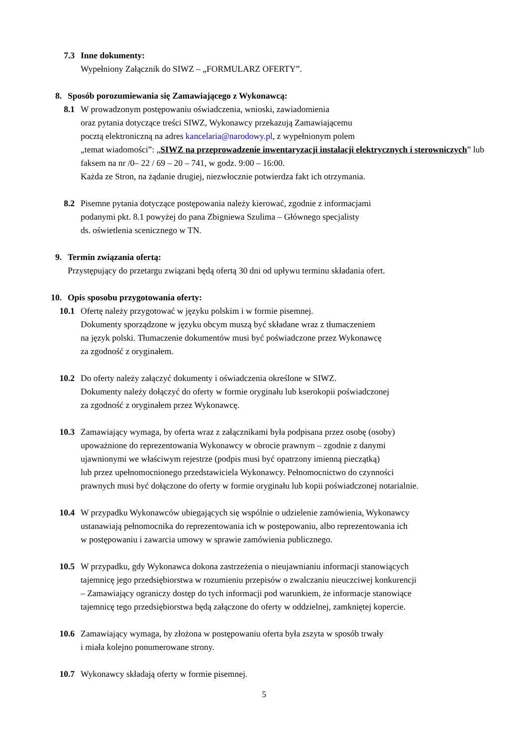7.3 Inne dokumenty:
Wypełniony Załącznik do SIWZ – „FORMULARZ OFERTY”.
8. Sposób porozumiewania się Zamawiającego z Wykonawcą:
8.1 W prowadzonym postępowaniu oświadczenia, wnioski, zawiadomienia
oraz pytania dotyczące treści SIWZ, Wykonawcy przekazują Zamawiającemu
pocztą elektroniczną na adres kancelaria@narodowy.pl, z wypełnionym polem
„temat wiadomości”: „SIWZ na przeprowadzenie inwentaryzacji instalacji elektrycznych i sterowniczych” lub faksem na nr /0– 22 / 69 – 20 – 741, w godz. 9:00 – 16:00.
Każda ze Stron, na żądanie drugiej, niezwłocznie potwierdza fakt ich otrzymania.
8.2 Pisemne pytania dotyczące postępowania należy kierować, zgodnie z informacjami
podanymi pkt. 8.1 powyżej do pana Zbigniewa Szulima – Głównego specjalisty
ds. oświetlenia scenicznego w TN.
9. Termin związania ofertą:
Przystępujący do przetargu związani będą ofertą 30 dni od upływu terminu składania ofert.
10. Opis sposobu przygotowania oferty:
10.1 Ofertę należy przygotować w języku polskim i w formie pisemnej.
Dokumenty sporządzone w języku obcym muszą być składane wraz z tłumaczeniem
na język polski. Tłumaczenie dokumentów musi być poświadczone przez Wykonawcę
za zgodność z oryginałem.
10.2 Do oferty należy załączyć dokumenty i oświadczenia określone w SIWZ.
Dokumenty należy dołączyć do oferty w formie oryginału lub kserokopii poświadczonej
za zgodność z oryginałem przez Wykonawcę.
10.3 Zamawiający wymaga, by oferta wraz z załącznikami była podpisana przez osobę (osoby)
upoważnione do reprezentowania Wykonawcy w obrocie prawnym – zgodnie z danymi
ujawnionymi we właściwym rejestrze (podpis musi być opatrzony imienną pieczątką)
lub przez upełnomocnionego przedstawiciela Wykonawcy. Pełnomocnictwo do czynności
prawnych musi być dołączone do oferty w formie oryginału lub kopii poświadczonej notarialnie.
10.4 W przypadku Wykonawców ubiegających się wspólnie o udzielenie zamówienia, Wykonawcy
ustanawiają pełnomocnika do reprezentowania ich w postępowaniu, albo reprezentowania ich
w postępowaniu i zawarcia umowy w sprawie zamówienia publicznego.
10.5 W przypadku, gdy Wykonawca dokona zastrzeżenia o nieujawnianiu informacji stanowiących
tajemnicę jego przedsiębiorstwa w rozumieniu przepisów o zwalczaniu nieuczciwej konkurencji
– Zamawiający ograniczy dostęp do tych informacji pod warunkiem, że informacje stanowiące
tajemnicę tego przedsiębiorstwa będą załączone do oferty w oddzielnej, zamkniętej kopercie.
10.6 Zamawiający wymaga, by złożona w postępowaniu oferta była zszyta w sposób trwały
i miała kolejno ponumerowane strony.
10.7 Wykonawcy składają oferty w formie pisemnej.
5